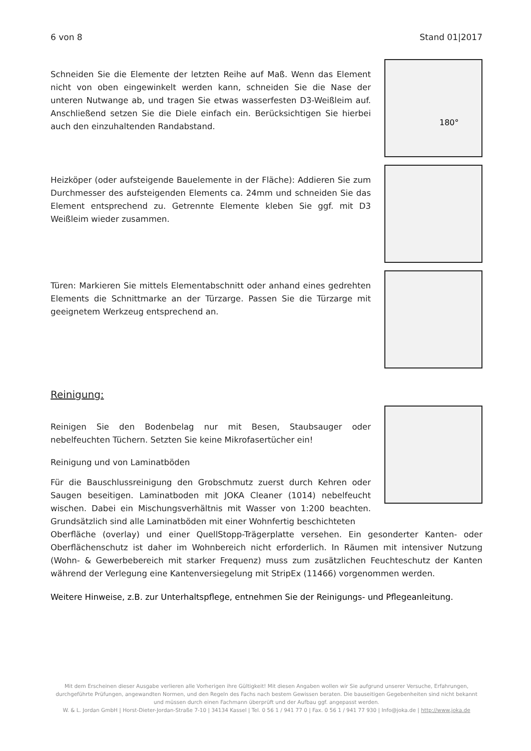6 von 8 Stand 01|2017
Schneiden Sie die Elemente der letzten Reihe auf Maß. Wenn das Element nicht von oben eingewinkelt werden kann, schneiden Sie die Nase der unteren Nutwange ab, und tragen Sie etwas wasserfesten D3-Weißleim auf. Anschließend setzen Sie die Diele einfach ein. Berücksichtigen Sie hierbei auch den einzuhaltenden Randabstand.
180°
Heizköper (oder aufsteigende Bauelemente in der Fläche): Addieren Sie zum Durchmesser des aufsteigenden Elements ca. 24mm und schneiden Sie das Element entsprechend zu. Getrennte Elemente kleben Sie ggf. mit D3 Weißleim wieder zusammen.
Türen: Markieren Sie mittels Elementabschnitt oder anhand eines gedrehten Elements die Schnittmarke an der Türzarge. Passen Sie die Türzarge mit geeignetem Werkzeug entsprechend an.
Reinigung:
Reinigen Sie den Bodenbelag nur mit Besen, Staubsauger oder nebelfeuchten Tüchern. Setzten Sie keine Mikrofasertücher ein!
Reinigung und von Laminatböden
Für die Bauschlussreinigung den Grobschmutz zuerst durch Kehren oder Saugen beseitigen. Laminatboden mit JOKA Cleaner (1014) nebelfeucht wischen. Dabei ein Mischungsverhältnis mit Wasser von 1:200 beachten. Grundsätzlich sind alle Laminatböden mit einer Wohnfertig beschichteten
Oberfläche (overlay) und einer QuellStopp-Trägerplatte versehen. Ein gesonderter Kanten- oder Oberflächenschutz ist daher im Wohnbereich nicht erforderlich. In Räumen mit intensiver Nutzung (Wohn- & Gewerbebereich mit starker Frequenz) muss zum zusätzlichen Feuchteschutz der Kanten während der Verlegung eine Kantenversiegelung mit StripEx (11466) vorgenommen werden.
Weitere Hinweise, z.B. zur Unterhaltspflege, entnehmen Sie der Reinigungs- und Pflegeanleitung.
Mit dem Erscheinen dieser Ausgabe verlieren alle Vorherigen ihre Gültigkeit! Mit diesen Angaben wollen wir Sie aufgrund unserer Versuche, Erfahrungen, durchgeführte Prüfungen, angewandten Normen, und den Regeln des Fachs nach bestem Gewissen beraten. Die bauseitigen Gegebenheiten sind nicht bekannt und müssen durch einen Fachmann überprüft und der Aufbau ggf. angepasst werden.
W. & L. Jordan GmbH | Horst-Dieter-Jordan-Straße 7-10 | 34134 Kassel | Tel. 0 56 1 / 941 77 0 | Fax. 0 56 1 / 941 77 930 | Info@joka.de | http://www.joka.de